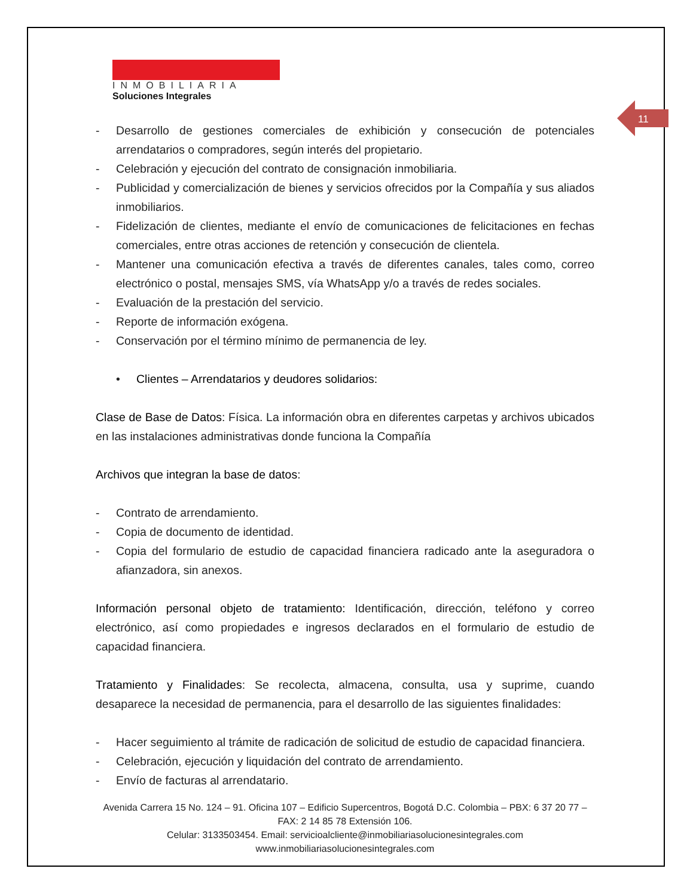11
INMOBILIARIA
Soluciones Integrales
- Desarrollo de gestiones comerciales de exhibición y consecución de potenciales arrendatarios o compradores, según interés del propietario.
- Celebración y ejecución del contrato de consignación inmobiliaria.
- Publicidad y comercialización de bienes y servicios ofrecidos por la Compañía y sus aliados inmobiliarios.
- Fidelización de clientes, mediante el envío de comunicaciones de felicitaciones en fechas comerciales, entre otras acciones de retención y consecución de clientela.
- Mantener una comunicación efectiva a través de diferentes canales, tales como, correo electrónico o postal, mensajes SMS, vía WhatsApp y/o a través de redes sociales.
- Evaluación de la prestación del servicio.
- Reporte de información exógena.
- Conservación por el término mínimo de permanencia de ley.
• Clientes – Arrendatarios y deudores solidarios:
Clase de Base de Datos: Física. La información obra en diferentes carpetas y archivos ubicados en las instalaciones administrativas donde funciona la Compañía
Archivos que integran la base de datos:
- Contrato de arrendamiento.
- Copia de documento de identidad.
- Copia del formulario de estudio de capacidad financiera radicado ante la aseguradora o afianzadora, sin anexos.
Información personal objeto de tratamiento: Identificación, dirección, teléfono y correo electrónico, así como propiedades e ingresos declarados en el formulario de estudio de capacidad financiera.
Tratamiento y Finalidades: Se recolecta, almacena, consulta, usa y suprime, cuando desaparece la necesidad de permanencia, para el desarrollo de las siguientes finalidades:
- Hacer seguimiento al trámite de radicación de solicitud de estudio de capacidad financiera.
- Celebración, ejecución y liquidación del contrato de arrendamiento.
- Envío de facturas al arrendatario.
Avenida Carrera 15 No. 124 – 91. Oficina 107 – Edificio Supercentros, Bogotá D.C. Colombia – PBX: 6 37 20 77 – FAX: 2 14 85 78 Extensión 106.
Celular: 3133503454. Email: servicioalcliente@inmobiliariasolucionesintegrales.com
www.inmobiliariasolucionesintegrales.com